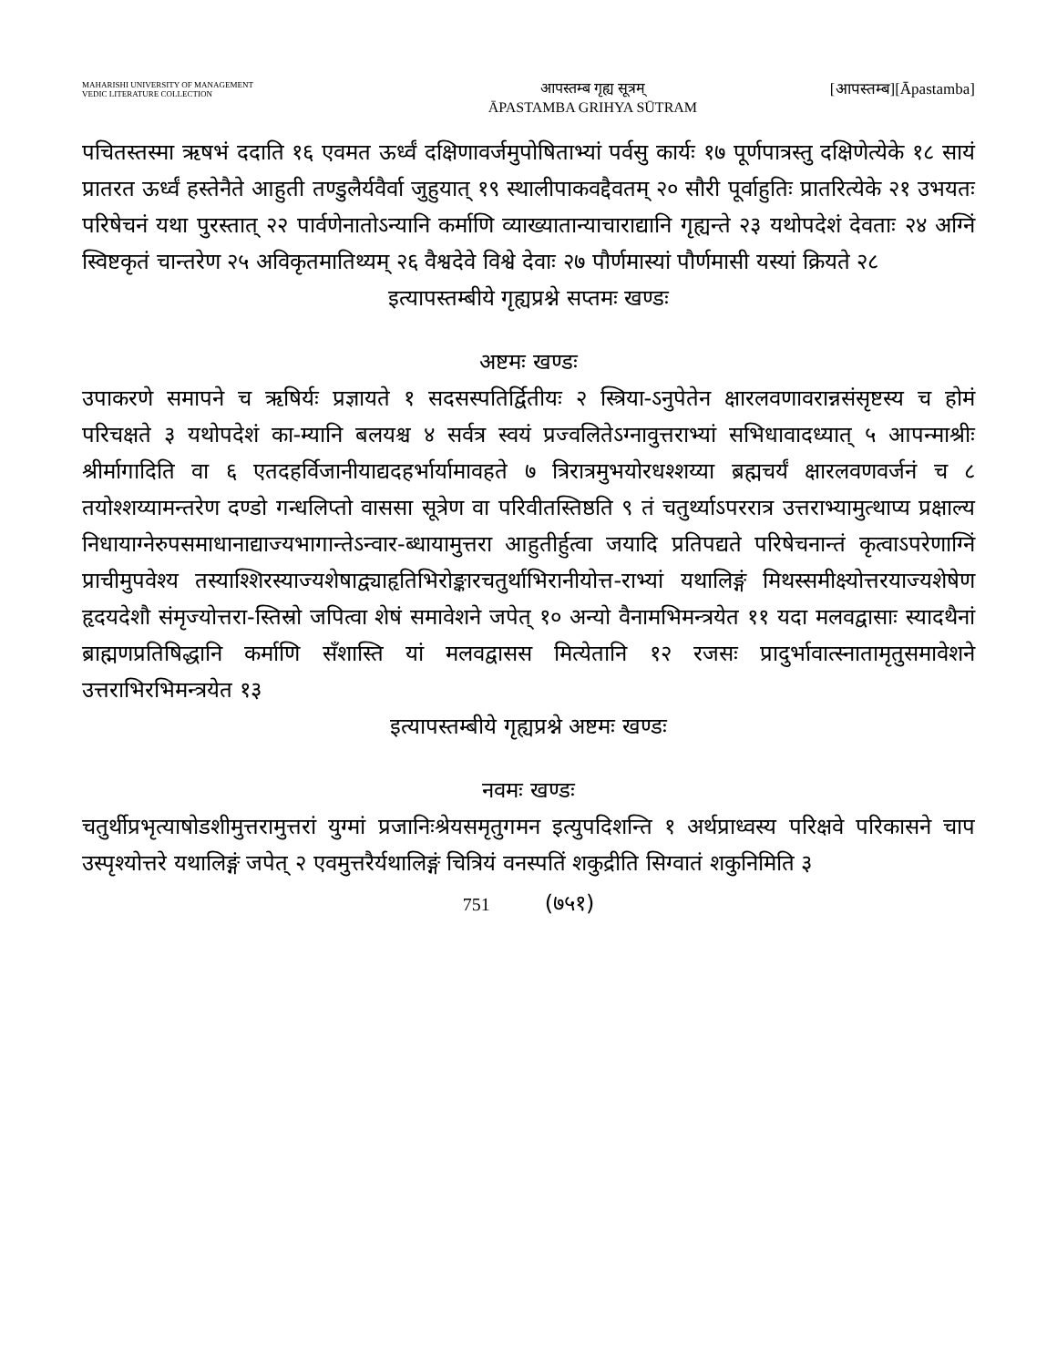MAHARISHI UNIVERSITY OF MANAGEMENT
VEDIC LITERATURE COLLECTION
आपस्तम्ब गृह्य सूत्रम्
ĀPASTAMBA GRIHYA SŪTRAM
[आपस्तम्ब][Āpastamba]
पचितस्तस्मा ऋषभं ददाति १६ एवमत ऊर्ध्वं दक्षिणावर्जमुपोषिताभ्यां पर्वसु कार्यः १७ पूर्णपात्रस्तु दक्षिणेत्येके १८ सायं प्रातरत ऊर्ध्वं हस्तेनैते आहुती तण्डुलैर्यवैर्वा जुहुयात् १९ स्थालीपाकवद्दैवतम् २० सौरी पूर्वाहुतिः प्रातरित्येके २१ उभयतः परिषेचनं यथा पुरस्तात् २२ पार्वणेनातोऽन्यानि कर्माणि व्याख्यातान्याचाराद्यानि गृह्यन्ते २३ यथोपदेशं देवताः २४ अग्निं स्विष्टकृतं चान्तरेण २५ अविकृतमातिथ्यम् २६ वैश्वदेवे विश्वे देवाः २७ पौर्णमास्यां पौर्णमासी यस्यां क्रियते २८
इत्यापस्तम्बीये गृह्यप्रश्ने सप्तमः खण्डः
अष्टमः खण्डः
उपाकरणे समापने च ऋषिर्यः प्रज्ञायते १ सदसस्पतिर्द्वितीयः २ स्त्रिया-ऽनुपेतेन क्षारलवणावरान्नसंसृष्टस्य च होमं परिचक्षते ३ यथोपदेशं का-म्यानि बलयश्च ४ सर्वत्र स्वयं प्रज्वलितेऽग्नावुत्तराभ्यां सभिधावादध्यात् ५ आपन्माश्रीः श्रीर्मागादिति वा ६ एतदहर्विजानीयाद्यदहर्भार्यामावहते ७ त्रिरात्रमुभयोरधश्शय्या ब्रह्मचर्यं क्षारलवणवर्जनं च ८ तयोश्शय्यामन्तरेण दण्डो गन्धलिप्तो वाससा सूत्रेण वा परिवीतस्तिष्ठति ९ तं चतुर्थ्याऽपररात्र उत्तराभ्यामुत्थाप्य प्रक्षाल्य निधायाग्नेरुपसमाधानाद्याज्यभागान्तेऽन्वार-ब्धायामुत्तरा आहुतीर्हुत्वा जयादि प्रतिपद्यते परिषेचनान्तं कृत्वाऽपरेणाग्निं प्राचीमुपवेश्य तस्याश्शिरस्याज्यशेषाद्व्याहृतिभिरोङ्कारचतुर्थाभिरानीयोत्त-राभ्यां यथालिङ्गं मिथस्समीक्ष्योत्तरयाज्यशेषेण हृदयदेशौ संमृज्योत्तरा-स्तिस्रो जपित्वा शेषं समावेशने जपेत् १० अन्यो वैनामभिमन्त्रयेत ११ यदा मलवद्वासाः स्यादथैनां ब्राह्मणप्रतिषिद्धानि कर्माणि सँशास्ति यां मलवद्वासस मित्येतानि १२ रजसः प्रादुर्भावात्स्नातामृतुसमावेशने उत्तराभिरभिमन्त्रयेत १३
इत्यापस्तम्बीये गृह्यप्रश्ने अष्टमः खण्डः
नवमः खण्डः
चतुर्थीप्रभृत्याषोडशीमुत्तरामुत्तरां युग्मां प्रजानिःश्रेयसमृतुगमन इत्युपदिशन्ति १ अर्थप्राध्वस्य परिक्षवे परिकासने चाप उस्पृश्योत्तरे यथालिङ्गं जपेत् २ एवमुत्तरैर्यथालिङ्गं चित्रियं वनस्पतिं शकुद्रीति सिग्वातं शकुनिमिति ३
751 (७५१)